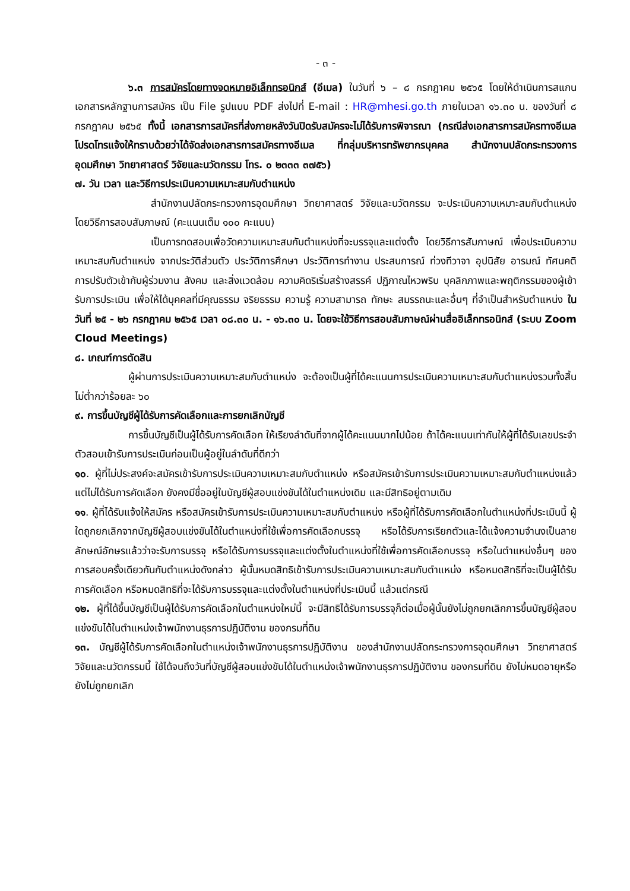- ๓ -
๖.๓ การสมัครโดยทางจดหมายอิเล็กทรอนิกส์ (อีเมล) ในวันที่ ๖ – ๘ กรกฎาคม ๒๕๖๕ โดยให้ดำเนินการสแกนเอกสารหลักฐานการสมัคร เป็น File รูปแบบ PDF ส่งไปที่ E-mail : HR@mhesi.go.th ภายในเวลา ๑๖.๓๐ น. ของวันที่ ๘ กรกฎาคม ๒๕๖๕ ทั้งนี้ เอกสารการสมัครที่ส่งภายหลังวันปิดรับสมัครจะไม่ได้รับการพิจารณา (กรณีส่งเอกสารการสมัครทางอีเมล โปรดโทรแจ้งให้ทราบด้วยว่าได้จัดส่งเอกสารการสมัครทางอีเมล ที่กลุ่มบริหารทรัพยากรบุคคล สำนักงานปลัดกระทรวงการอุดมศึกษา วิทยาศาสตร์ วิจัยและนวัตกรรม โทร. ๐ ๒๓๓๓ ๓๗๕๖)
๗. วัน เวลา และวิธีการประเมินความเหมาะสมกับตำแหน่ง
สำนักงานปลัดกระทรวงการอุดมศึกษา วิทยาศาสตร์ วิจัยและนวัตกรรม จะประเมินความเหมาะสมกับตำแหน่งโดยวิธีการสอบสัมภาษณ์ (คะแนนเต็ม ๑๐๐ คะแนน)
เป็นการทดสอบเพื่อวัดความเหมาะสมกับตำแหน่งที่จะบรรจุและแต่งตั้ง โดยวิธีการสัมภาษณ์ เพื่อประเมินความเหมาะสมกับตำแหน่ง จากประวัติส่วนตัว ประวัติการศึกษา ประวัติการทำงาน ประสบการณ์ ท่วงทีวาจา อุปนิสัย อารมณ์ ทัศนคติ การปรับตัวเข้ากับผู้ร่วมงาน สังคม และสิ่งแวดล้อม ความคิดริเริ่มสร้างสรรค์ ปฏิภาณไหวพริบ บุคลิกภาพและพฤติกรรมของผู้เข้ารับการประเมิน เพื่อให้ได้บุคคลที่มีคุณธรรม จริยธรรม ความรู้ ความสามารถ ทักษะ สมรรถนะและอื่นๆ ที่จำเป็นสำหรับตำแหน่ง ในวันที่ ๒๕ - ๒๖ กรกฎาคม ๒๕๖๕ เวลา ๐๘.๓๐ น. - ๑๖.๓๐ น. โดยจะใช้วิธีการสอบสัมภาษณ์ผ่านสื่ออิเล็กทรอนิกส์ (ระบบ Zoom Cloud Meetings)
๘. เกณฑ์การตัดสิน
ผู้ผ่านการประเมินความเหมาะสมกับตำแหน่ง จะต้องเป็นผู้ที่ได้คะแนนการประเมินความเหมาะสมกับตำแหน่งรวมทั้งสิ้นไม่ต่ำกว่าร้อยละ ๖๐
๙. การขึ้นบัญชีผู้ได้รับการคัดเลือกและการยกเลิกบัญชี
การขึ้นบัญชีเป็นผู้ได้รับการคัดเลือก ให้เรียงลำดับที่จากผู้ได้คะแนนมากไปน้อย ถ้าได้คะแนนเท่ากันให้ผู้ที่ได้รับเลขประจำตัวสอบเข้ารับการประเมินก่อนเป็นผู้อยู่ในลำดับที่ดีกว่า
๑๐. ผู้ที่ไม่ประสงค์จะสมัครเข้ารับการประเมินความเหมาะสมกับตำแหน่ง หรือสมัครเข้ารับการประเมินความเหมาะสมกับตำแหน่งแล้ว แต่ไม่ได้รับการคัดเลือก ยังคงมีชื่ออยู่ในบัญชีผู้สอบแข่งขันได้ในตำแหน่งเดิม และมีสิทธิอยู่ตามเดิม
๑๑. ผู้ที่ได้รับแจ้งให้สมัคร หรือสมัครเข้ารับการประเมินความเหมาะสมกับตำแหน่ง หรือผู้ที่ได้รับการคัดเลือกในตำแหน่งที่ประเมินนี้ ผู้ใดถูกยกเลิกจากบัญชีผู้สอบแข่งขันได้ในตำแหน่งที่ใช้เพื่อการคัดเลือกบรรจุ หรือได้รับการเรียกตัวและได้แจ้งความจำนงเป็นลายลักษณ์อักษรแล้วว่าจะรับการบรรจุ หรือได้รับการบรรจุและแต่งตั้งในตำแหน่งที่ใช้เพื่อการคัดเลือกบรรจุ หรือในตำแหน่งอื่นๆ ของการสอบครั้งเดียวกันกับตำแหน่งดังกล่าว ผู้นั้นหมดสิทธิเข้ารับการประเมินความเหมาะสมกับตำแหน่ง หรือหมดสิทธิที่จะเป็นผู้ได้รับการคัดเลือก หรือหมดสิทธิที่จะได้รับการบรรจุและแต่งตั้งในตำแหน่งที่ประเมินนี้ แล้วแต่กรณี
๑๒. ผู้ที่ได้ขึ้นบัญชีเป็นผู้ได้รับการคัดเลือกในตำแหน่งใหม่นี้ จะมีสิทธิได้รับการบรรจุก็ต่อเมื่อผู้นั้นยังไม่ถูกยกเลิกการขึ้นบัญชีผู้สอบแข่งขันได้ในตำแหน่งเจ้าพนักงานธุรการปฏิบัติงาน ของกรมที่ดิน
๑๓. บัญชีผู้ได้รับการคัดเลือกในตำแหน่งเจ้าพนักงานธุรการปฏิบัติงาน ของสำนักงานปลัดกระทรวงการอุดมศึกษา วิทยาศาสตร์ วิจัยและนวัตกรรมนี้ ใช้ได้จนถึงวันที่บัญชีผู้สอบแข่งขันได้ในตำแหน่งเจ้าพนักงานธุรการปฏิบัติงาน ของกรมที่ดิน ยังไม่หมดอายุหรือยังไม่ถูกยกเลิก